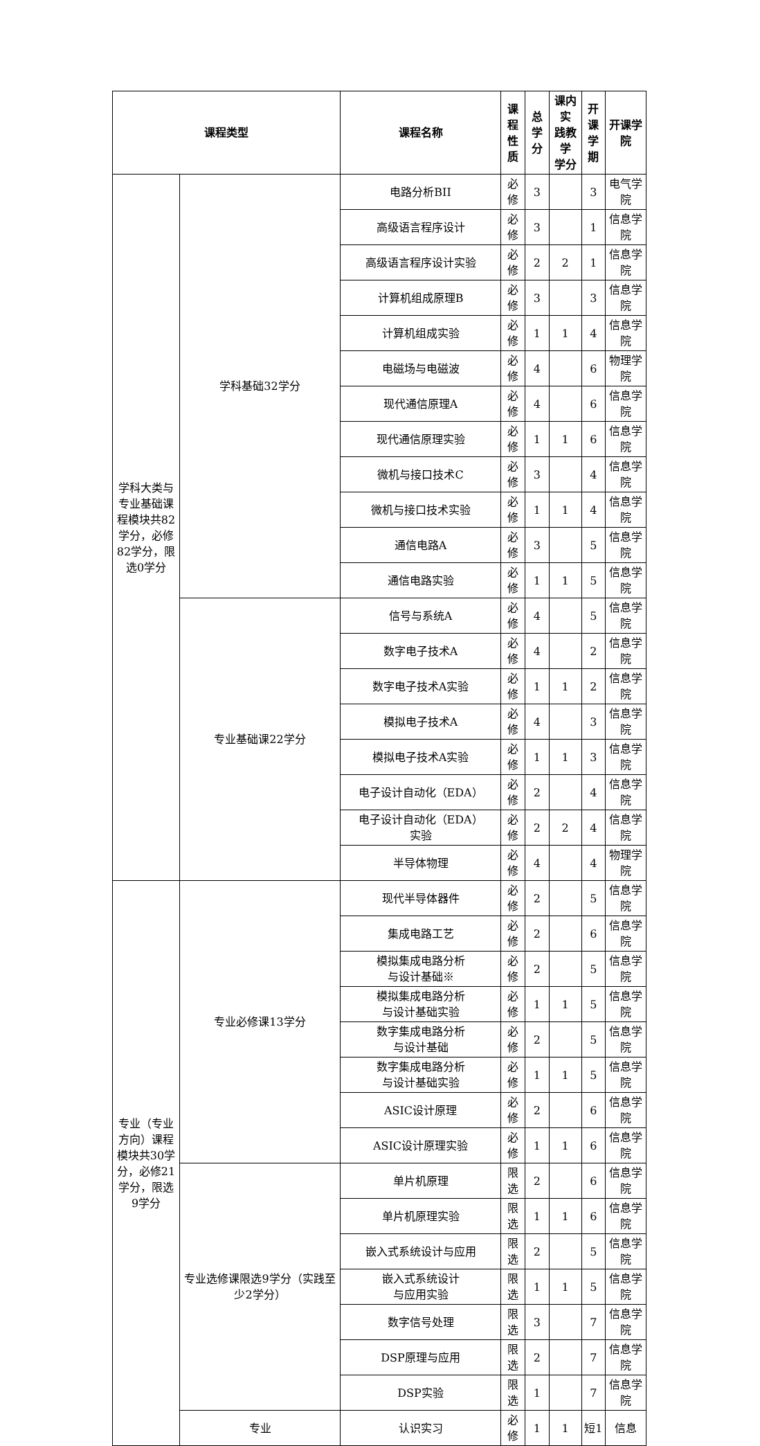| 课程类型 | | 课程名称 | 课程 性质 | 总学 分 | 课内实 践教学 学分 | 开课 学期 | 开课学院 |
| --- | --- | --- | --- | --- | --- | --- | --- |
| 学科大类与专业基础课程模块共82学分，必修82学分，限选0学分 | 学科基础32学分 | 电路分析BII | 必修 | 3 | | 3 | 电气学院 |
| | | 高级语言程序设计 | 必修 | 3 | | 1 | 信息学院 |
| | | 高级语言程序设计实验 | 必修 | 2 | 2 | 1 | 信息学院 |
| | | 计算机组成原理B | 必修 | 3 | | 3 | 信息学院 |
| | | 计算机组成实验 | 必修 | 1 | 1 | 4 | 信息学院 |
| | | 电磁场与电磁波 | 必修 | 4 | | 6 | 物理学院 |
| | | 现代通信原理A | 必修 | 4 | | 6 | 信息学院 |
| | | 现代通信原理实验 | 必修 | 1 | 1 | 6 | 信息学院 |
| | | 微机与接口技术C | 必修 | 3 | | 4 | 信息学院 |
| | | 微机与接口技术实验 | 必修 | 1 | 1 | 4 | 信息学院 |
| | | 通信电路A | 必修 | 3 | | 5 | 信息学院 |
| | | 通信电路实验 | 必修 | 1 | 1 | 5 | 信息学院 |
| | 专业基础课22学分 | 信号与系统A | 必修 | 4 | | 5 | 信息学院 |
| | | 数字电子技术A | 必修 | 4 | | 2 | 信息学院 |
| | | 数字电子技术A实验 | 必修 | 1 | 1 | 2 | 信息学院 |
| | | 模拟电子技术A | 必修 | 4 | | 3 | 信息学院 |
| | | 模拟电子技术A实验 | 必修 | 1 | 1 | 3 | 信息学院 |
| | | 电子设计自动化（EDA） | 必修 | 2 | | 4 | 信息学院 |
| | | 电子设计自动化（EDA） 实验 | 必修 | 2 | 2 | 4 | 信息学院 |
| | | 半导体物理 | 必修 | 4 | | 4 | 物理学院 |
| 专业（专业方向）课程模块共30学分，必修21学分，限选9学分 | 专业必修课13学分 | 现代半导体器件 | 必修 | 2 | | 5 | 信息学院 |
| | | 集成电路工艺 | 必修 | 2 | | 6 | 信息学院 |
| | | 模拟集成电路分析 与设计基础※ | 必修 | 2 | | 5 | 信息学院 |
| | | 模拟集成电路分析 与设计基础实验 | 必修 | 1 | 1 | 5 | 信息学院 |
| | | 数字集成电路分析 与设计基础 | 必修 | 2 | | 5 | 信息学院 |
| | | 数字集成电路分析 与设计基础实验 | 必修 | 1 | 1 | 5 | 信息学院 |
| | | ASIC设计原理 | 必修 | 2 | | 6 | 信息学院 |
| | | ASIC设计原理实验 | 必修 | 1 | 1 | 6 | 信息学院 |
| | 专业选修课限选9学分（实践至少2学分） | 单片机原理 | 限选 | 2 | | 6 | 信息学院 |
| | | 单片机原理实验 | 限选 | 1 | 1 | 6 | 信息学院 |
| | | 嵌入式系统设计与应用 | 限选 | 2 | | 5 | 信息学院 |
| | | 嵌入式系统设计 与应用实验 | 限选 | 1 | 1 | 5 | 信息学院 |
| | | 数字信号处理 | 限选 | 3 | | 7 | 信息学院 |
| | | DSP原理与应用 | 限选 | 2 | | 7 | 信息学院 |
| | | DSP实验 | 限选 | 1 | | 7 | 信息学院 |
| | 专业 | 认识实习 | 必修 | 1 | 1 | 短1 | 信息 |